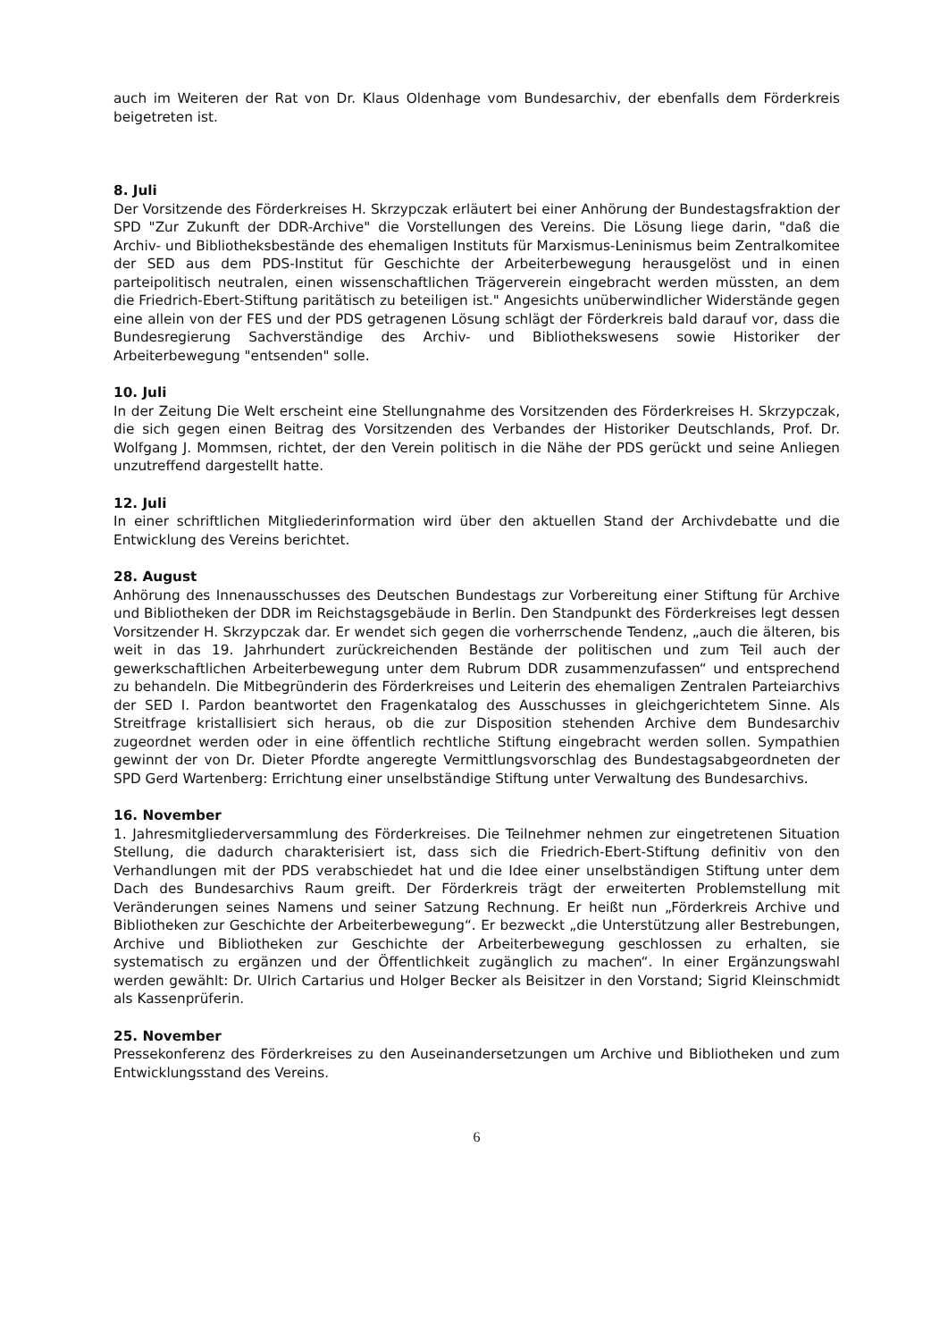auch im Weiteren der Rat von Dr. Klaus Oldenhage vom Bundesarchiv, der ebenfalls dem Förderkreis beigetreten ist.
8. Juli
Der Vorsitzende des Förderkreises H. Skrzypczak erläutert bei einer Anhörung der Bundestagsfraktion der SPD "Zur Zukunft der DDR-Archive" die Vorstellungen des Vereins. Die Lösung liege darin, "daß die Archiv- und Bibliotheksbestände des ehemaligen Instituts für Marxismus-Leninismus beim Zentralkomitee der SED aus dem PDS-Institut für Geschichte der Arbeiterbewegung herausgelöst und in einen parteipolitisch neutralen, einen wissenschaftlichen Trägerverein eingebracht werden müssten, an dem die Friedrich-Ebert-Stiftung paritätisch zu beteiligen ist." Angesichts unüberwindlicher Widerstände gegen eine allein von der FES und der PDS getragenen Lösung schlägt der Förderkreis bald darauf vor, dass die Bundesregierung Sachverständige des Archiv- und Bibliothekswesens sowie Historiker der Arbeiterbewegung "entsenden" solle.
10. Juli
In der Zeitung Die Welt erscheint eine Stellungnahme des Vorsitzenden des Förderkreises H. Skrzypczak, die sich gegen einen Beitrag des Vorsitzenden des Verbandes der Historiker Deutschlands, Prof. Dr. Wolfgang J. Mommsen, richtet, der den Verein politisch in die Nähe der PDS gerückt und seine Anliegen unzutreffend dargestellt hatte.
12. Juli
In einer schriftlichen Mitgliederinformation wird über den aktuellen Stand der Archivdebatte und die Entwicklung des Vereins berichtet.
28. August
Anhörung des Innenausschusses des Deutschen Bundestags zur Vorbereitung einer Stiftung für Archive und Bibliotheken der DDR im Reichstagsgebäude in Berlin. Den Standpunkt des Förderkreises legt dessen Vorsitzender H. Skrzypczak dar. Er wendet sich gegen die vorherrschende Tendenz, „auch die älteren, bis weit in das 19. Jahrhundert zurückreichenden Bestände der politischen und zum Teil auch der gewerkschaftlichen Arbeiterbewegung unter dem Rubrum DDR zusammenzufassen“ und entsprechend zu behandeln. Die Mitbegründerin des Förderkreises und Leiterin des ehemaligen Zentralen Parteiarchivs der SED I. Pardon beantwortet den Fragenkatalog des Ausschusses in gleichgerichtetem Sinne. Als Streitfrage kristallisiert sich heraus, ob die zur Disposition stehenden Archive dem Bundesarchiv zugeordnet werden oder in eine öffentlich rechtliche Stiftung eingebracht werden sollen. Sympathien gewinnt der von Dr. Dieter Pfordte angeregte Vermittlungsvorschlag des Bundestagsabgeordneten der SPD Gerd Wartenberg: Errichtung einer unselbständige Stiftung unter Verwaltung des Bundesarchivs.
16. November
1. Jahresmitgliederversammlung des Förderkreises. Die Teilnehmer nehmen zur eingetretenen Situation Stellung, die dadurch charakterisiert ist, dass sich die Friedrich-Ebert-Stiftung definitiv von den Verhandlungen mit der PDS verabschiedet hat und die Idee einer unselbständigen Stiftung unter dem Dach des Bundesarchivs Raum greift. Der Förderkreis trägt der erweiterten Problemstellung mit Veränderungen seines Namens und seiner Satzung Rechnung. Er heißt nun „Förderkreis Archive und Bibliotheken zur Geschichte der Arbeiterbewegung“. Er bezweckt „die Unterstützung aller Bestrebungen, Archive und Bibliotheken zur Geschichte der Arbeiterbewegung geschlossen zu erhalten, sie systematisch zu ergänzen und der Öffentlichkeit zugänglich zu machen“. In einer Ergänzungswahl werden gewählt: Dr. Ulrich Cartarius und Holger Becker als Beisitzer in den Vorstand; Sigrid Kleinschmidt als Kassenprüferin.
25. November
Pressekonferenz des Förderkreises zu den Auseinandersetzungen um Archive und Bibliotheken und zum Entwicklungsstand des Vereins.
6